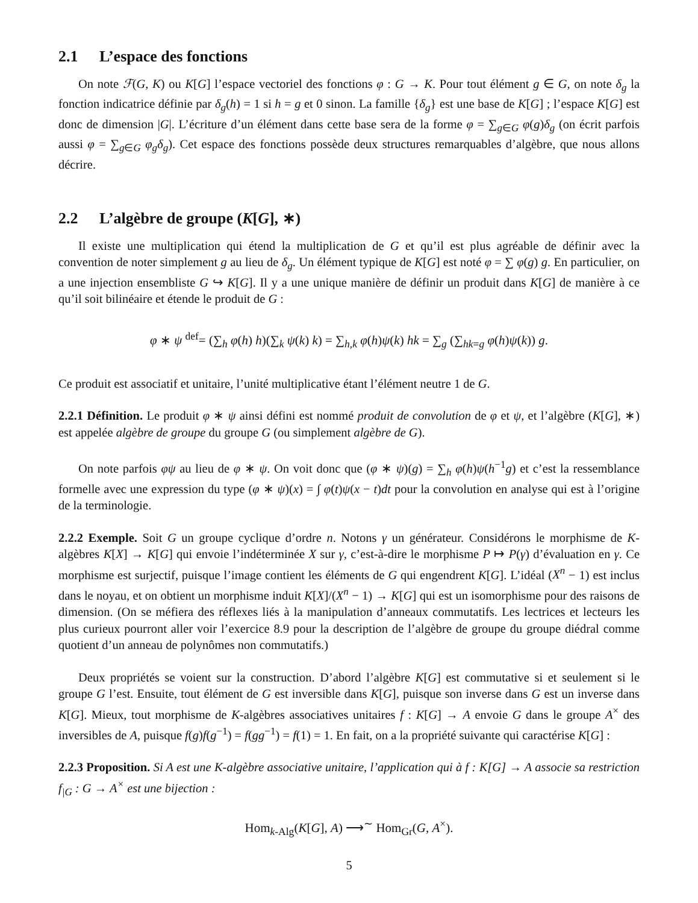2.1 L’espace des fonctions
On note ℱ(G, K) ou K[G] l’espace vectoriel des fonctions φ : G → K. Pour tout élément g ∈ G, on note δ<sub>g</sub> la fonction indicatrice définie par δ<sub>g</sub>(h) = 1 si h = g et 0 sinon. La famille {δ<sub>g</sub>} est une base de K[G] ; l’espace K[G] est donc de dimension |G|. L’écriture d’un élément dans cette base sera de la forme φ = ∑<sub>g∈G</sub> φ(g)δ<sub>g</sub> (on écrit parfois aussi φ = ∑<sub>g∈G</sub> φ<sub>g</sub>δ<sub>g</sub>). Cet espace des fonctions possède deux structures remarquables d’algèbre, que nous allons décrire.
2.2 L’algèbre de groupe (K[G], ∗)
Il existe une multiplication qui étend la multiplication de G et qu’il est plus agréable de définir avec la convention de noter simplement g au lieu de δ<sub>g</sub>. Un élément typique de K[G] est noté φ = ∑ φ(g) g. En particulier, on a une injection ensembliste G ↪ K[G]. Il y a une unique manière de définir un produit dans K[G] de manière à ce qu’il soit bilinéaire et étende le produit de G :
φ ∗ ψ <sup>def</sup>= (∑<sub>h</sub> φ(h) h)(∑<sub>k</sub> ψ(k) k) = ∑<sub>h,k</sub> φ(h)ψ(k) hk = ∑<sub>g</sub> (∑<sub>hk=g</sub> φ(h)ψ(k)) g.
Ce produit est associatif et unitaire, l’unité multiplicative étant l’élément neutre 1 de G.
2.2.1 Définition. Le produit φ ∗ ψ ainsi défini est nommé produit de convolution de φ et ψ, et l’algèbre (K[G], ∗) est appelée algèbre de groupe du groupe G (ou simplement algèbre de G).
On note parfois φψ au lieu de φ ∗ ψ. On voit donc que (φ ∗ ψ)(g) = ∑<sub>h</sub> φ(h)ψ(h<sup>−1</sup>g) et c’est la ressemblance formelle avec une expression du type (φ ∗ ψ)(x) = ∫ φ(t)ψ(x − t)dt pour la convolution en analyse qui est à l’origine de la terminologie.
2.2.2 Exemple. Soit G un groupe cyclique d’ordre n. Notons γ un générateur. Considérons le morphisme de K-algèbres K[X] → K[G] qui envoie l’indéterminée X sur γ, c’est-à-dire le morphisme P ↦ P(γ) d’évaluation en γ. Ce morphisme est surjectif, puisque l’image contient les éléments de G qui engendrent K[G]. L’idéal (X<sup>n</sup> − 1) est inclus dans le noyau, et on obtient un morphisme induit K[X]/(X<sup>n</sup> − 1) → K[G] qui est un isomorphisme pour des raisons de dimension. (On se méfiera des réflexes liés à la manipulation d’anneaux commutatifs. Les lectrices et lecteurs les plus curieux pourront aller voir l’exercice 8.9 pour la description de l’algèbre de groupe du groupe diédral comme quotient d’un anneau de polynômes non commutatifs.)
Deux propriétés se voient sur la construction. D’abord l’algèbre K[G] est commutative si et seulement si le groupe G l’est. Ensuite, tout élément de G est inversible dans K[G], puisque son inverse dans G est un inverse dans K[G]. Mieux, tout morphisme de K-algèbres associatives unitaires f : K[G] → A envoie G dans le groupe A<sup>×</sup> des inversibles de A, puisque f(g)f(g<sup>−1</sup>) = f(gg<sup>−1</sup>) = f(1) = 1. En fait, on a la propriété suivante qui caractérise K[G] :
2.2.3 Proposition. Si A est une K-algèbre associative unitaire, l’application qui à f : K[G] → A associe sa restriction f<sub>|G</sub> : G → A<sup>×</sup> est une bijection :
Hom<sub>k-Alg</sub>(K[G], A) ⟶<sup>∼</sup> Hom<sub>Gr</sub>(G, A<sup>×</sup>).
5